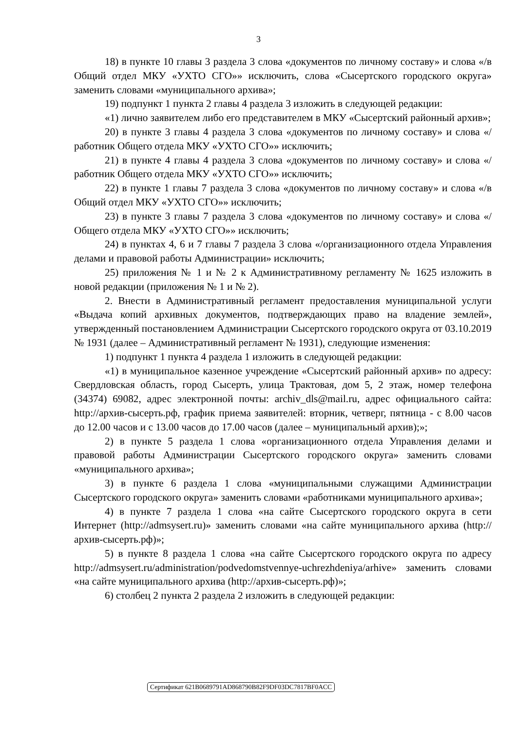3
18) в пункте 10 главы 3 раздела 3 слова «документов по личному составу» и слова «/в Общий отдел МКУ «УХТО СГО»» исключить, слова «Сысертского городского округа» заменить словами «муниципального архива»;
19) подпункт 1 пункта 2 главы 4 раздела 3 изложить в следующей редакции:
«1) лично заявителем либо его представителем в МКУ «Сысертский районный архив»;
20) в пункте 3 главы 4 раздела 3 слова «документов по личному составу» и слова «/работник Общего отдела МКУ «УХТО СГО»» исключить;
21) в пункте 4 главы 4 раздела 3 слова «документов по личному составу» и слова «/работник Общего отдела МКУ «УХТО СГО»» исключить;
22) в пункте 1 главы 7 раздела 3 слова «документов по личному составу» и слова «/в Общий отдел МКУ «УХТО СГО»» исключить;
23) в пункте 3 главы 7 раздела 3 слова «документов по личному составу» и слова «/Общего отдела МКУ «УХТО СГО»» исключить;
24) в пунктах 4, 6 и 7 главы 7 раздела 3 слова «/организационного отдела Управления делами и правовой работы Администрации» исключить;
25) приложения № 1 и № 2 к Административному регламенту № 1625 изложить в новой редакции (приложения № 1 и № 2).
2. Внести в Административный регламент предоставления муниципальной услуги «Выдача копий архивных документов, подтверждающих право на владение землей», утвержденный постановлением Администрации Сысертского городского округа от 03.10.2019 № 1931 (далее – Административный регламент № 1931), следующие изменения:
1) подпункт 1 пункта 4 раздела 1 изложить в следующей редакции:
«1) в муниципальное казенное учреждение «Сысертский районный архив» по адресу: Свердловская область, город Сысерть, улица Трактовая, дом 5, 2 этаж, номер телефона (34374) 69082, адрес электронной почты: archiv_dls@mail.ru, адрес официального сайта: http://архив-сысерть.рф, график приема заявителей: вторник, четверг, пятница - с 8.00 часов до 12.00 часов и с 13.00 часов до 17.00 часов (далее – муниципальный архив);»;
2) в пункте 5 раздела 1 слова «организационного отдела Управления делами и правовой работы Администрации Сысертского городского округа» заменить словами «муниципального архива»;
3) в пункте 6 раздела 1 слова «муниципальными служащими Администрации Сысертского городского округа» заменить словами «работниками муниципального архива»;
4) в пункте 7 раздела 1 слова «на сайте Сысертского городского округа в сети Интернет (http://admsysert.ru)» заменить словами «на сайте муниципального архива (http://архив-сысерть.рф)»;
5) в пункте 8 раздела 1 слова «на сайте Сысертского городского округа по адресу http://admsysert.ru/administration/podvedomstvennye-uchrezhdeniya/arhive» заменить словами «на сайте муниципального архива (http://архив-сысерть.рф)»;
6) столбец 2 пункта 2 раздела 2 изложить в следующей редакции:
Сертификат 621B0689791AD868790B82F9DF03DC7817BF0ACC